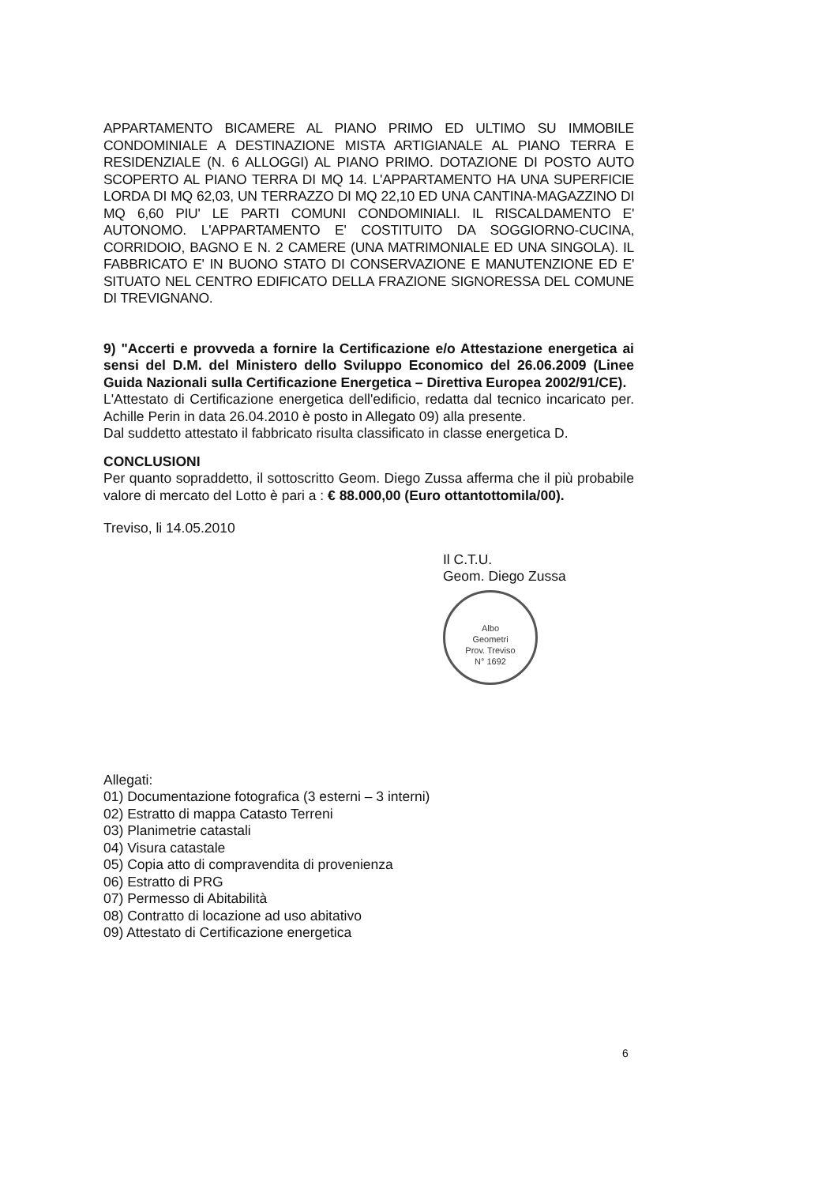APPARTAMENTO BICAMERE AL PIANO PRIMO ED ULTIMO SU IMMOBILE CONDOMINIALE A DESTINAZIONE MISTA ARTIGIANALE AL PIANO TERRA E RESIDENZIALE (N. 6 ALLOGGI) AL PIANO PRIMO. DOTAZIONE DI POSTO AUTO SCOPERTO AL PIANO TERRA DI MQ 14. L'APPARTAMENTO HA UNA SUPERFICIE LORDA DI MQ 62,03, UN TERRAZZO DI MQ 22,10 ED UNA CANTINA-MAGAZZINO DI MQ 6,60 PIU' LE PARTI COMUNI CONDOMINIALI. IL RISCALDAMENTO E' AUTONOMO. L'APPARTAMENTO E' COSTITUITO DA SOGGIORNO-CUCINA, CORRIDOIO, BAGNO E N. 2 CAMERE (UNA MATRIMONIALE ED UNA SINGOLA). IL FABBRICATO E' IN BUONO STATO DI CONSERVAZIONE E MANUTENZIONE ED E' SITUATO NEL CENTRO EDIFICATO DELLA FRAZIONE SIGNORESSA DEL COMUNE DI TREVIGNANO.
9) "Accerti e provveda a fornire la Certificazione e/o Attestazione energetica ai sensi del D.M. del Ministero dello Sviluppo Economico del 26.06.2009 (Linee Guida Nazionali sulla Certificazione Energetica – Direttiva Europea 2002/91/CE).
L'Attestato di Certificazione energetica dell'edificio, redatta dal tecnico incaricato per. Achille Perin in data 26.04.2010 è posto in Allegato 09) alla presente.
Dal suddetto attestato il fabbricato risulta classificato in classe energetica D.
CONCLUSIONI
Per quanto sopraddetto, il sottoscritto Geom. Diego Zussa afferma che il più probabile valore di mercato del Lotto è pari a : € 88.000,00 (Euro ottantottomila/00).
Treviso, li 14.05.2010
Il C.T.U.
Geom. Diego Zussa
Albo
Geometri
Prov. Treviso
N° 1692
Allegati:
01) Documentazione fotografica (3 esterni – 3 interni)
02) Estratto di mappa Catasto Terreni
03) Planimetrie catastali
04) Visura catastale
05) Copia atto di compravendita di provenienza
06) Estratto di PRG
07) Permesso di Abitabilità
08) Contratto di locazione ad uso abitativo
09) Attestato di Certificazione energetica
6